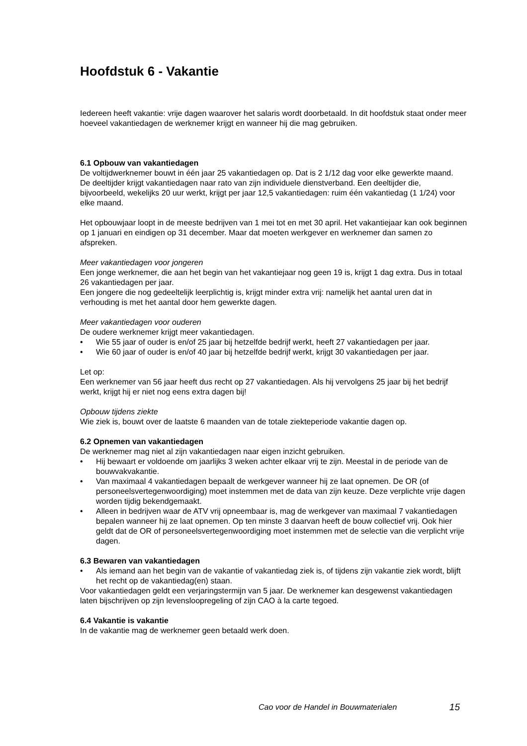Hoofdstuk 6 - Vakantie
Iedereen heeft vakantie: vrije dagen waarover het salaris wordt doorbetaald. In dit hoofdstuk staat onder meer hoeveel vakantiedagen de werknemer krijgt en wanneer hij die mag gebruiken.
6.1 Opbouw van vakantiedagen
De voltijdwerknemer bouwt in één jaar 25 vakantiedagen op. Dat is 2 1/12 dag voor elke gewerkte maand.
De deeltijder krijgt vakantiedagen naar rato van zijn individuele dienstverband. Een deeltijder die, bijvoorbeeld, wekelijks 20 uur werkt, krijgt per jaar 12,5 vakantiedagen: ruim één vakantiedag (1 1/24) voor elke maand.
Het opbouwjaar loopt in de meeste bedrijven van 1 mei tot en met 30 april. Het vakantiejaar kan ook beginnen op 1 januari en eindigen op 31 december. Maar dat moeten werkgever en werknemer dan samen zo afspreken.
Meer vakantiedagen voor jongeren
Een jonge werknemer, die aan het begin van het vakantiejaar nog geen 19 is, krijgt 1 dag extra. Dus in totaal 26 vakantiedagen per jaar.
Een jongere die nog gedeeltelijk leerplichtig is, krijgt minder extra vrij: namelijk het aantal uren dat in verhouding is met het aantal door hem gewerkte dagen.
Meer vakantiedagen voor ouderen
De oudere werknemer krijgt meer vakantiedagen.
• Wie 55 jaar of ouder is en/of 25 jaar bij hetzelfde bedrijf werkt, heeft 27 vakantiedagen per jaar.
• Wie 60 jaar of ouder is en/of 40 jaar bij hetzelfde bedrijf werkt, krijgt 30 vakantiedagen per jaar.
Let op:
Een werknemer van 56 jaar heeft dus recht op 27 vakantiedagen. Als hij vervolgens 25 jaar bij het bedrijf werkt, krijgt hij er niet nog eens extra dagen bij!
Opbouw tijdens ziekte
Wie ziek is, bouwt over de laatste 6 maanden van de totale ziekteperiode vakantie dagen op.
6.2 Opnemen van vakantiedagen
De werknemer mag niet al zijn vakantiedagen naar eigen inzicht gebruiken.
• Hij bewaart er voldoende om jaarlijks 3 weken achter elkaar vrij te zijn. Meestal in de periode van de bouwvakvakantie.
• Van maximaal 4 vakantiedagen bepaalt de werkgever wanneer hij ze laat opnemen. De OR (of personeelsvertegenwoordiging) moet instemmen met de data van zijn keuze. Deze verplichte vrije dagen worden tijdig bekendgemaakt.
• Alleen in bedrijven waar de ATV vrij opneembaar is, mag de werkgever van maximaal 7 vakantiedagen bepalen wanneer hij ze laat opnemen. Op ten minste 3 daarvan heeft de bouw collectief vrij. Ook hier geldt dat de OR of personeelsvertegenwoordiging moet instemmen met de selectie van die verplicht vrije dagen.
6.3 Bewaren van vakantiedagen
• Als iemand aan het begin van de vakantie of vakantiedag ziek is, of tijdens zijn vakantie ziek wordt, blijft het recht op de vakantiedag(en) staan.
Voor vakantiedagen geldt een verjaringstermijn van 5 jaar. De werknemer kan desgewenst vakantiedagen laten bijschrijven op zijn levensloopregeling of zijn CAO à la carte tegoed.
6.4 Vakantie is vakantie
In de vakantie mag de werknemer geen betaald werk doen.
Cao voor de Handel in Bouwmaterialen 15